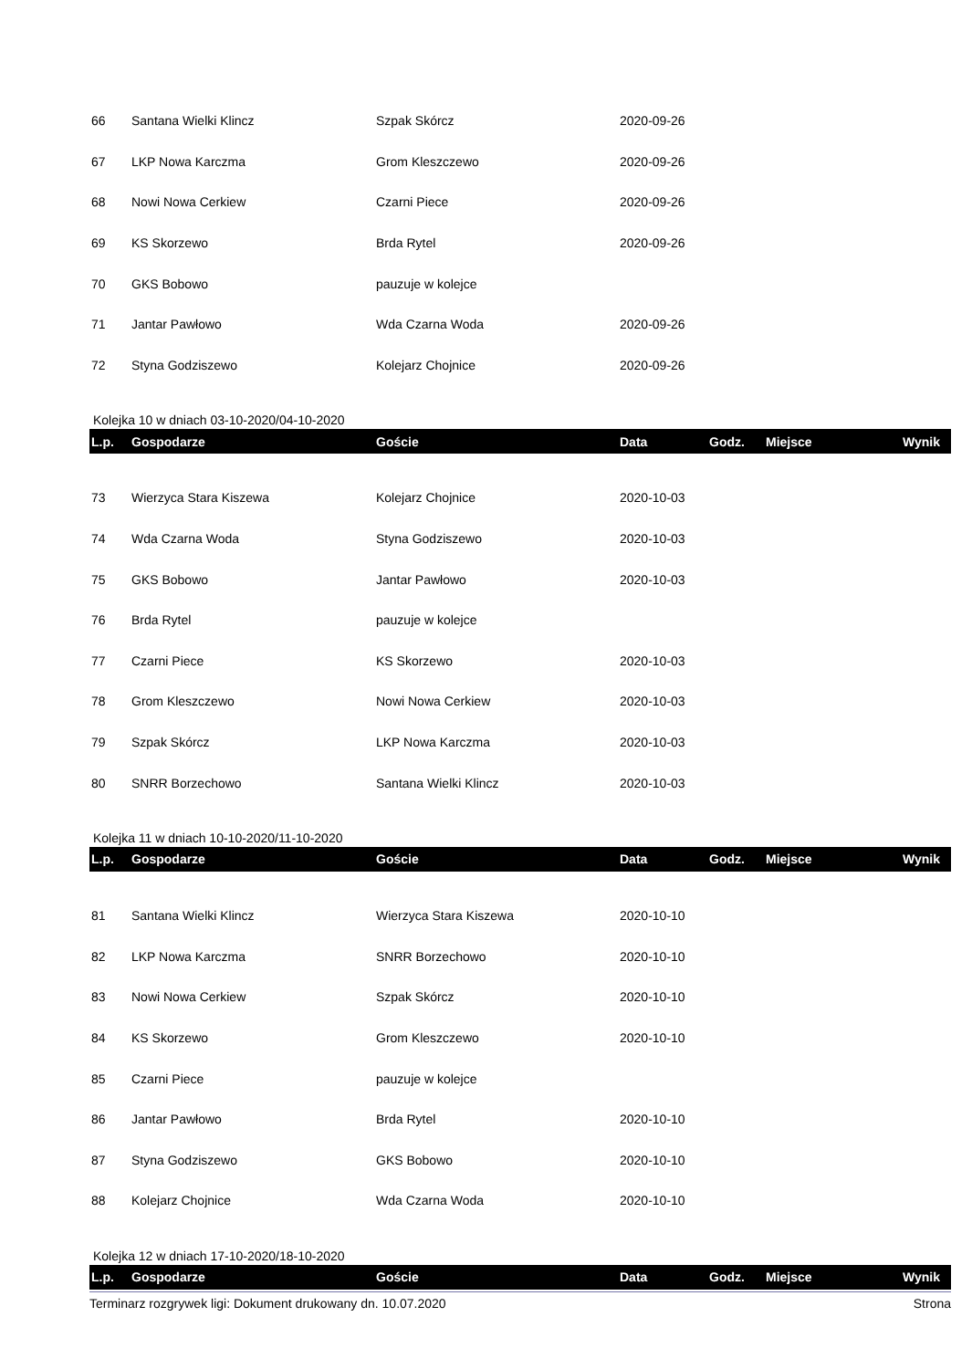| 66 | Santana Wielki Klincz | Szpak Skórcz | 2020-09-26 | | | |
| 67 | LKP Nowa Karczma | Grom Kleszczewo | 2020-09-26 | | | |
| 68 | Nowi Nowa Cerkiew | Czarni Piece | 2020-09-26 | | | |
| 69 | KS Skorzewo | Brda Rytel | 2020-09-26 | | | |
| 70 | GKS Bobowo | pauzuje w kolejce | | | | |
| 71 | Jantar Pawłowo | Wda Czarna Woda | 2020-09-26 | | | |
| 72 | Styna Godziszewo | Kolejarz Chojnice | 2020-09-26 | | | |
Kolejka 10 w dniach 03-10-2020/04-10-2020
| L.p. | Gospodarze | Goście | Data | Godz. | Miejsce | Wynik |
| --- | --- | --- | --- | --- | --- | --- |
| 73 | Wierzyca Stara Kiszewa | Kolejarz Chojnice | 2020-10-03 | | | |
| 74 | Wda Czarna Woda | Styna Godziszewo | 2020-10-03 | | | |
| 75 | GKS Bobowo | Jantar Pawłowo | 2020-10-03 | | | |
| 76 | Brda Rytel | pauzuje w kolejce | | | | |
| 77 | Czarni Piece | KS Skorzewo | 2020-10-03 | | | |
| 78 | Grom Kleszczewo | Nowi Nowa Cerkiew | 2020-10-03 | | | |
| 79 | Szpak Skórcz | LKP Nowa Karczma | 2020-10-03 | | | |
| 80 | SNRR Borzechowo | Santana Wielki Klincz | 2020-10-03 | | | |
Kolejka 11 w dniach 10-10-2020/11-10-2020
| L.p. | Gospodarze | Goście | Data | Godz. | Miejsce | Wynik |
| --- | --- | --- | --- | --- | --- | --- |
| 81 | Santana Wielki Klincz | Wierzyca Stara Kiszewa | 2020-10-10 | | | |
| 82 | LKP Nowa Karczma | SNRR Borzechowo | 2020-10-10 | | | |
| 83 | Nowi Nowa Cerkiew | Szpak Skórcz | 2020-10-10 | | | |
| 84 | KS Skorzewo | Grom Kleszczewo | 2020-10-10 | | | |
| 85 | Czarni Piece | pauzuje w kolejce | | | | |
| 86 | Jantar Pawłowo | Brda Rytel | 2020-10-10 | | | |
| 87 | Styna Godziszewo | GKS Bobowo | 2020-10-10 | | | |
| 88 | Kolejarz Chojnice | Wda Czarna Woda | 2020-10-10 | | | |
Kolejka 12 w dniach 17-10-2020/18-10-2020
| L.p. | Gospodarze | Goście | Data | Godz. | Miejsce | Wynik |
| --- | --- | --- | --- | --- | --- | --- |
Terminarz rozgrywek ligi: Dokument drukowany dn. 10.07.2020 Strona